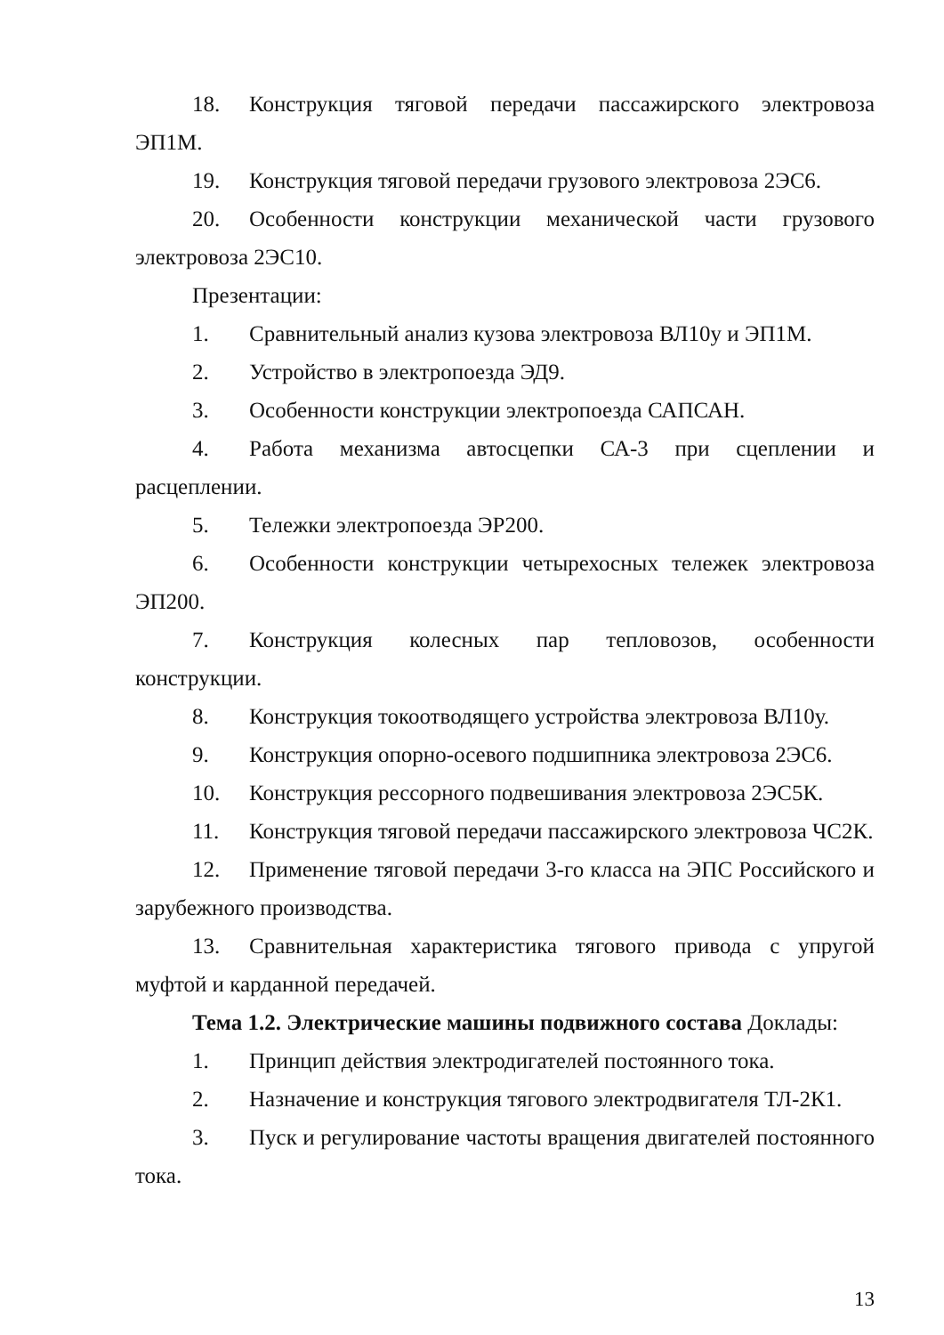18. Конструкция тяговой передачи пассажирского электровоза ЭП1М.
19. Конструкция тяговой передачи грузового электровоза 2ЭС6.
20. Особенности конструкции механической части грузового электровоза 2ЭС10.
Презентации:
1. Сравнительный анализ кузова электровоза ВЛ10у и ЭП1М.
2. Устройство в электропоезда ЭД9.
3. Особенности конструкции электропоезда САПСАН.
4. Работа механизма автосцепки СА-3 при сцеплении и расцеплении.
5. Тележки электропоезда ЭР200.
6. Особенности конструкции четырехосных тележек электровоза ЭП200.
7. Конструкция колесных пар тепловозов, особенности конструкции.
8. Конструкция токоотводящего устройства электровоза ВЛ10у.
9. Конструкция опорно-осевого подшипника электровоза 2ЭС6.
10. Конструкция рессорного подвешивания электровоза 2ЭС5К.
11. Конструкция тяговой передачи пассажирского электровоза ЧС2К.
12. Применение тяговой передачи 3-го класса на ЭПС Российского и зарубежного производства.
13. Сравнительная характеристика тягового привода с упругой муфтой и карданной передачей.
Тема 1.2. Электрические машины подвижного состава Доклады:
1. Принцип действия электродигателей постоянного тока.
2. Назначение и конструкция тягового электродвигателя ТЛ-2К1.
3. Пуск и регулирование частоты вращения двигателей постоянного тока.
13